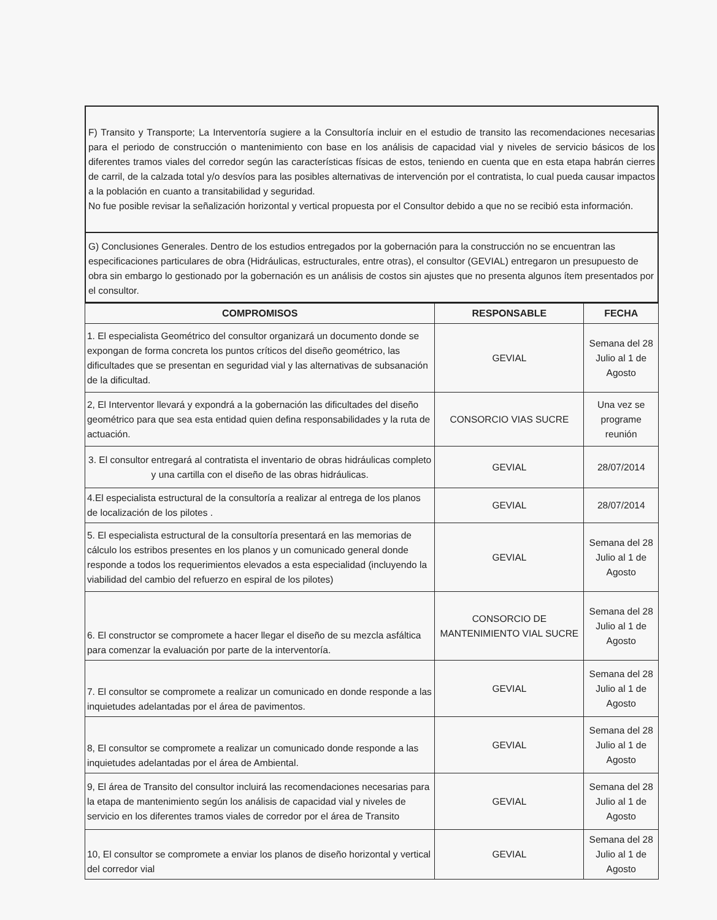F) Transito y Transporte; La Interventoría sugiere a la Consultoría incluir en el estudio de transito las recomendaciones necesarias para el periodo de construcción o mantenimiento con base en los análisis de capacidad vial y niveles de servicio básicos de los diferentes tramos viales del corredor según las características físicas de estos, teniendo en cuenta que en esta etapa habrán cierres de carril, de la calzada total y/o desvíos para las posibles alternativas de intervención por el contratista, lo cual pueda causar impactos a la población en cuanto a transitabilidad y seguridad.
No fue posible revisar la señalización horizontal y vertical propuesta por el Consultor debido a que no se recibió esta información.
G) Conclusiones Generales. Dentro de los estudios entregados por la gobernación para la construcción no se encuentran las especificaciones particulares de obra (Hidráulicas, estructurales, entre otras), el consultor (GEVIAL) entregaron un presupuesto de obra sin embargo lo gestionado por la gobernación es un análisis de costos sin ajustes que no presenta algunos ítem presentados por el consultor.
| COMPROMISOS | RESPONSABLE | FECHA |
| --- | --- | --- |
| 1. El especialista Geométrico del consultor organizará un documento donde se expongan de forma concreta los puntos críticos del diseño geométrico, las dificultades que se presentan en seguridad vial y las alternativas de subsanación de la dificultad. | GEVIAL | Semana del 28 Julio al 1 de Agosto |
| 2, El Interventor llevará y expondrá a la gobernación las dificultades del diseño geométrico para que sea esta entidad quien defina responsabilidades y la ruta de actuación. | CONSORCIO VIAS SUCRE | Una vez se programe reunión |
| 3. El consultor entregará al contratista el inventario de obras hidráulicas completo y una cartilla con el diseño de las obras hidráulicas. | GEVIAL | 28/07/2014 |
| 4.El especialista estructural de la consultoría a realizar al entrega de los planos de localización de los pilotes . | GEVIAL | 28/07/2014 |
| 5. El especialista estructural de la consultoría presentará en las memorias de cálculo los estribos presentes en los planos y un comunicado general donde responde a todos los requerimientos elevados a esta especialidad (incluyendo la viabilidad del cambio del refuerzo en espiral de los pilotes) | GEVIAL | Semana del 28 Julio al 1 de Agosto |
| 6. El constructor se compromete a hacer llegar el diseño de su mezcla asfáltica para comenzar la evaluación por parte de la interventoría. | CONSORCIO DE MANTENIMIENTO VIAL SUCRE | Semana del 28 Julio al 1 de Agosto |
| 7. El consultor se compromete a realizar un comunicado en donde responde a las inquietudes adelantadas por el área de pavimentos. | GEVIAL | Semana del 28 Julio al 1 de Agosto |
| 8, El consultor se compromete a realizar un comunicado donde responde a las inquietudes adelantadas por el área de Ambiental. | GEVIAL | Semana del 28 Julio al 1 de Agosto |
| 9, El área de Transito del consultor incluirá las recomendaciones necesarias para la etapa de mantenimiento según los análisis de capacidad vial y niveles de servicio en los diferentes tramos viales de corredor por el área de Transito | GEVIAL | Semana del 28 Julio al 1 de Agosto |
| 10, El consultor se compromete a enviar los planos de diseño horizontal y vertical del corredor vial | GEVIAL | Semana del 28 Julio al 1 de Agosto |